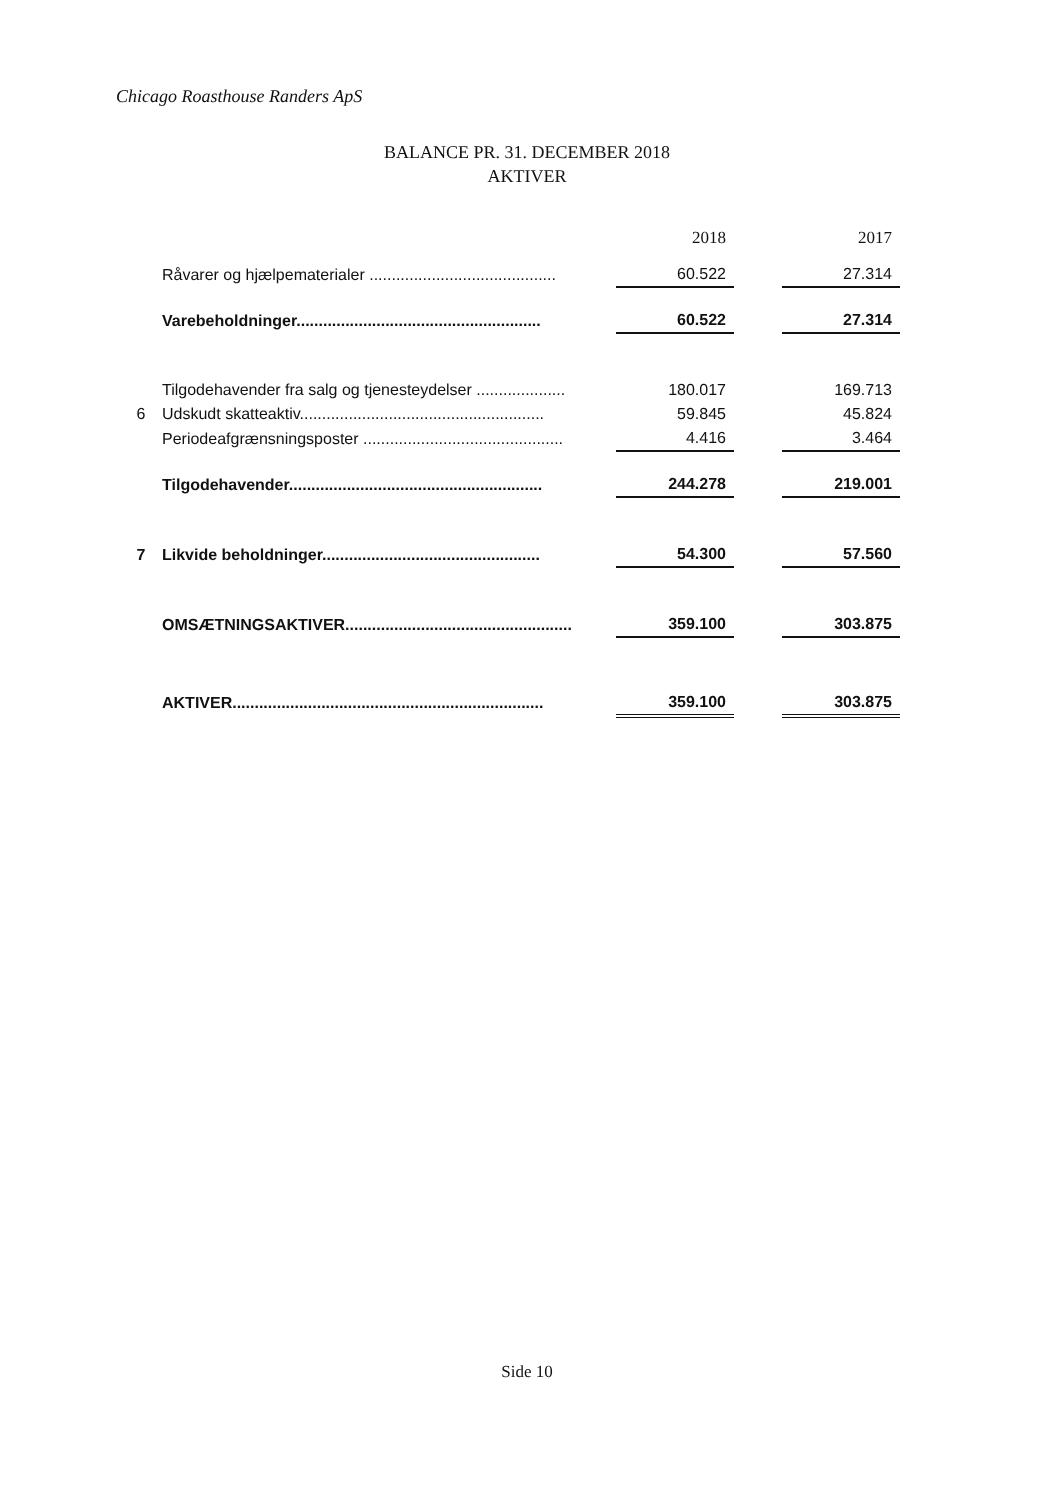Chicago Roasthouse Randers ApS
BALANCE PR. 31. DECEMBER 2018
AKTIVER
| | | 2018 | | 2017 |
| --- | --- | --- | --- | --- |
| | Råvarer og hjælpematerialer .......................................... | 60.522 | | 27.314 |
| | Varebeholdninger....................................................... | 60.522 | | 27.314 |
| | Tilgodehavender fra salg og tjenesteydelser .................... | 180.017 | | 169.713 |
| 6 | Udskudt skatteaktiv....................................................... | 59.845 | | 45.824 |
| | Periodeafgrænsningsposter ............................................. | 4.416 | | 3.464 |
| | Tilgodehavender......................................................... | 244.278 | | 219.001 |
| 7 | Likvide beholdninger................................................. | 54.300 | | 57.560 |
| | OMSÆTNINGSAKTIVER................................................... | 359.100 | | 303.875 |
| | AKTIVER...................................................................... | 359.100 | | 303.875 |
Side 10